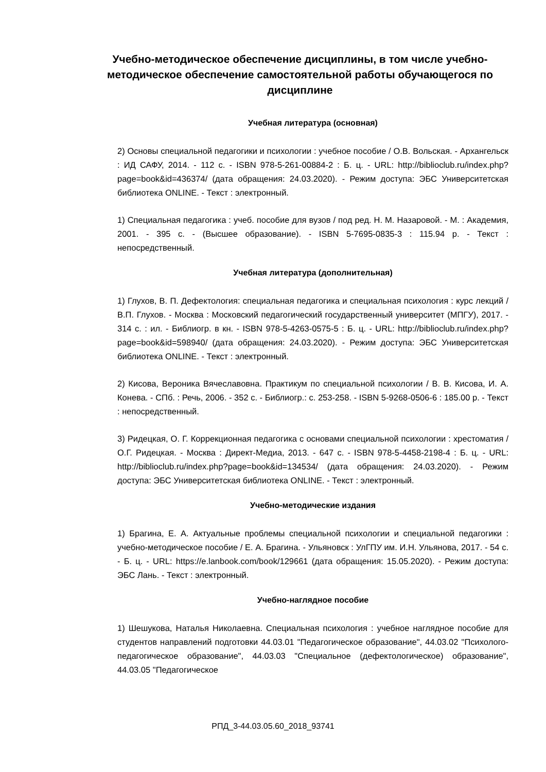Учебно-методическое обеспечение дисциплины, в том числе учебно-методическое обеспечение самостоятельной работы обучающегося по дисциплине
Учебная литература (основная)
2) Основы специальной педагогики и психологии : учебное пособие / О.В. Вольская. - Архангельск : ИД САФУ, 2014. - 112 с. - ISBN 978-5-261-00884-2 : Б. ц. - URL: http://biblioclub.ru/index.php?page=book&id=436374/ (дата обращения: 24.03.2020). - Режим доступа: ЭБС Университетская библиотека ONLINE. - Текст : электронный.
1) Специальная педагогика : учеб. пособие для вузов / под ред. Н. М. Назаровой. - М. : Академия, 2001. - 395 с. - (Высшее образование). - ISBN 5-7695-0835-3 : 115.94 р. - Текст : непосредственный.
Учебная литература (дополнительная)
1) Глухов, В. П. Дефектология: специальная педагогика и специальная психология : курс лекций / В.П. Глухов. - Москва : Московский педагогический государственный университет (МПГУ), 2017. - 314 с. : ил. - Библиогр. в кн. - ISBN 978-5-4263-0575-5 : Б. ц. - URL: http://biblioclub.ru/index.php?page=book&id=598940/ (дата обращения: 24.03.2020). - Режим доступа: ЭБС Университетская библиотека ONLINE. - Текст : электронный.
2) Кисова, Вероника Вячеславовна. Практикум по специальной психологии / В. В. Кисова, И. А. Конева. - СПб. : Речь, 2006. - 352 с. - Библиогр.: с. 253-258. - ISBN 5-9268-0506-6 : 185.00 р. - Текст : непосредственный.
3) Ридецкая, О. Г. Коррекционная педагогика с основами специальной психологии : хрестоматия / О.Г. Ридецкая. - Москва : Директ-Медиа, 2013. - 647 с. - ISBN 978-5-4458-2198-4 : Б. ц. - URL: http://biblioclub.ru/index.php?page=book&id=134534/ (дата обращения: 24.03.2020). - Режим доступа: ЭБС Университетская библиотека ONLINE. - Текст : электронный.
Учебно-методические издания
1) Брагина, Е. А. Актуальные проблемы специальной психологии и специальной педагогики : учебно-методическое пособие / Е. А. Брагина. - Ульяновск : УлГПУ им. И.Н. Ульянова, 2017. - 54 с. - Б. ц. - URL: https://e.lanbook.com/book/129661 (дата обращения: 15.05.2020). - Режим доступа: ЭБС Лань. - Текст : электронный.
Учебно-наглядное пособие
1) Шешукова, Наталья Николаевна. Специальная психология : учебное наглядное пособие для студентов направлений подготовки 44.03.01 "Педагогическое образование", 44.03.02 "Психолого-педагогическое образование", 44.03.03 "Специальное (дефектологическое) образование", 44.03.05 "Педагогическое
РПД_3-44.03.05.60_2018_93741